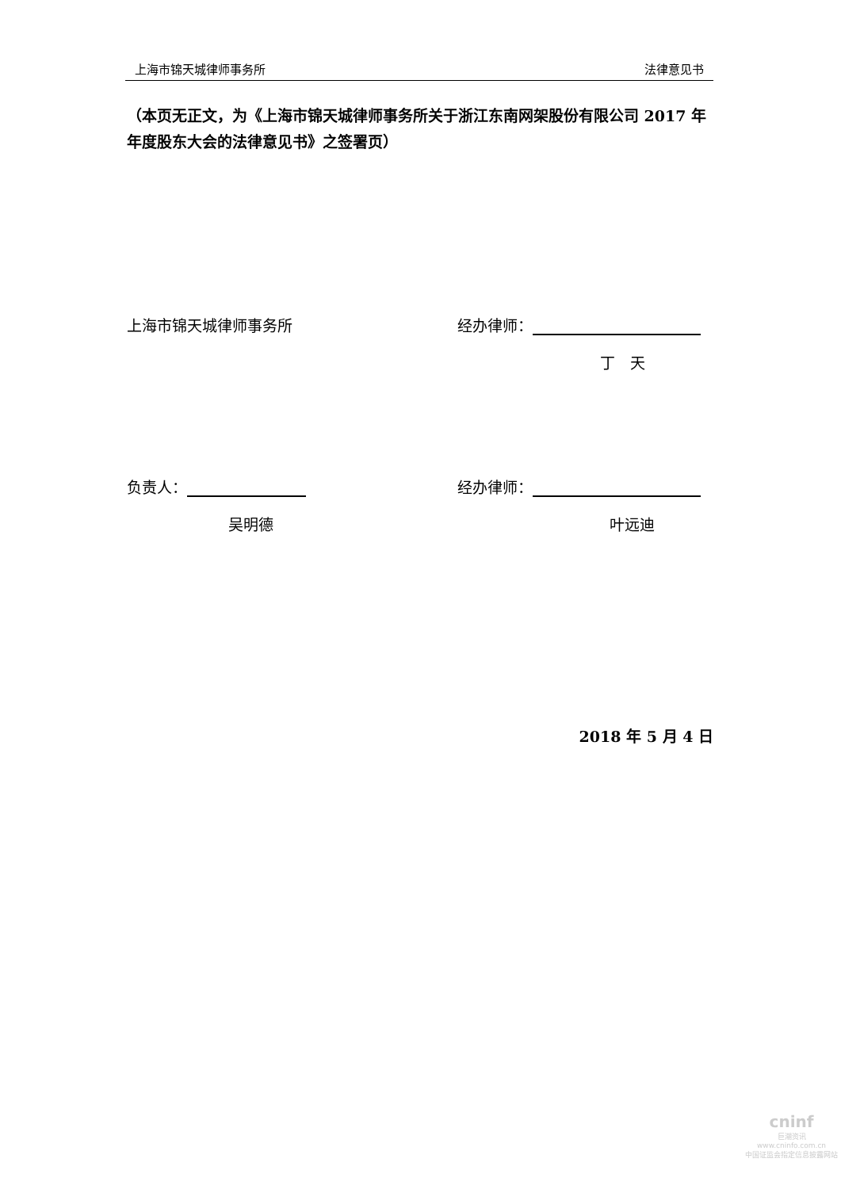上海市锦天城律师事务所 法律意见书
（本页无正文，为《上海市锦天城律师事务所关于浙江东南网架股份有限公司 2017 年年度股东大会的法律意见书》之签署页）
上海市锦天城律师事务所 经办律师：
丁　天
负责人： 经办律师：
吴明德 叶远迪
2018 年 5 月 4 日
cninf
巨潮资讯
www.cninfo.com.cn
中国证监会指定信息披露网站